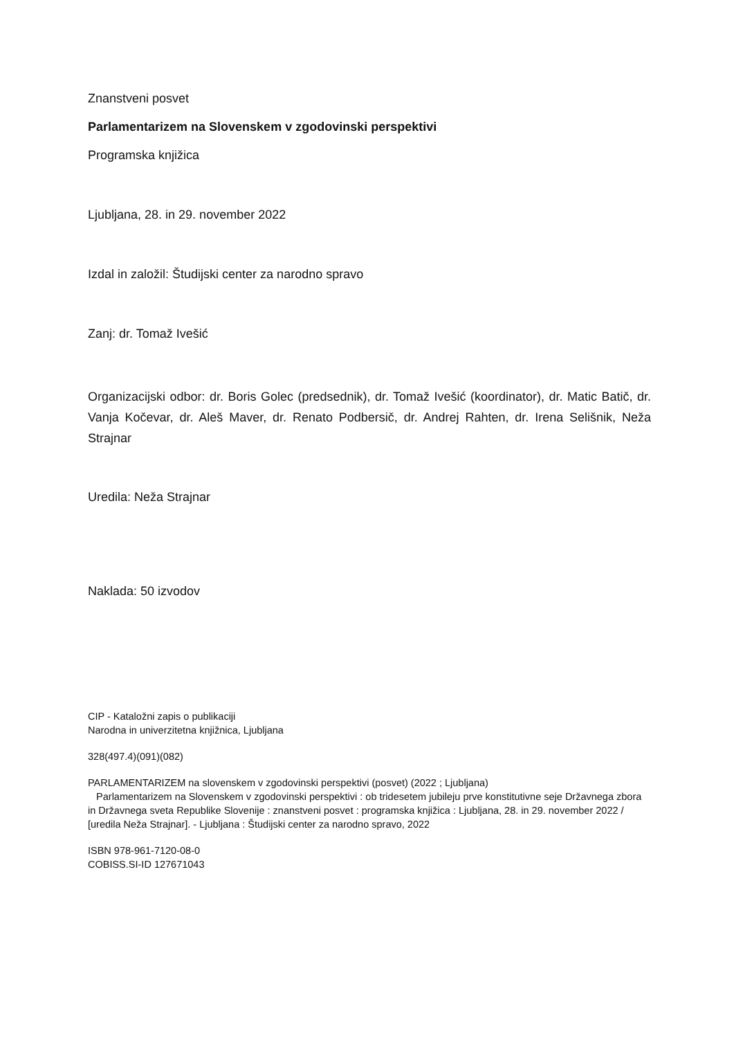Znanstveni posvet
Parlamentarizem na Slovenskem v zgodovinski perspektivi
Programska knjižica
Ljubljana, 28. in 29. november 2022
Izdal in založil: Študijski center za narodno spravo
Zanj: dr. Tomaž Ivešić
Organizacijski odbor: dr. Boris Golec (predsednik), dr. Tomaž Ivešić (koordinator), dr. Matic Batič, dr. Vanja Kočevar, dr. Aleš Maver, dr. Renato Podbersič, dr. Andrej Rahten, dr. Irena Selišnik, Neža Strajnar
Uredila: Neža Strajnar
Naklada: 50 izvodov
CIP - Katal­ožni zapis o publikaciji
Narodna in univerzitetna knjižnica, Ljubljana
328(497.4)(091)(082)
PARLAMENTARIZEM na slovenskem v zgodovinski perspektivi (posvet) (2022 ; Ljubljana)
Parlamentarizem na Slovenskem v zgodovinski perspektivi : ob tridesetem jubileju prve konstitutivne seje Državnega zbora in Državnega sveta Republike Slovenije : znanstveni posvet : programska knjižica : Ljubljana, 28. in 29. november 2022 / [uredila Neža Strajnar]. - Ljubljana : Študijski center za narodno spravo, 2022
ISBN 978-961-7120-08-0
COBISS.SI-ID 127671043